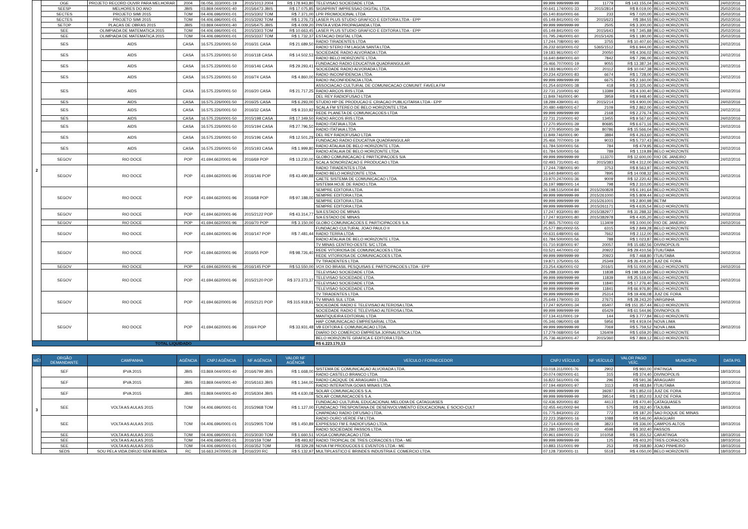| 2 | OGE | PROJETO RECORD OUVIR PARA MELHORAR | 2004 | 06.056.333/0001-19 | 2015/1013 2004 | R$ 178.943,80 | TELEVISAO SOCIEDADE LTDA. | 99.999.999/9999-99 | 11779 | R$ 143.155,04 | BELO HORIZONTE | 24/02/2016 |
| | SEESP | MELHORES DO ANO | JBIS | 03.869.044/0001-40 | 2015/6473 JBIS | R$ 17.075,85 | SIGNPRINT IMPRESSAO DIGITAL LTDA. | 00.641.174/0001-33 | 2015/2814 | R$ 8.019,00 | BELO HORIZONTE | 25/02/2016 |
| | SECTES | PROJETO SIMI 2015 | TOM | 04.406.696/0001-01 | 2015/3302 TOM | R$ 7.371,00 | LPR PROMOCIONAL LTDA | 65.140.816/0001-66 | 233 | R$ 7.020,00 | BELO HORIZONTE | 25/02/2016 |
| | SECTES | PROJETO SIMI 2015 | TOM | 04.406.696/0001-01 | 2015/3292 TOM | R$ 1.276,73 | LASER PLUS STUDIO GRAFICO E EDITORA LTDA - EPP | 65.149.841/0001-00 | 2015/623 | R$ 384,55 | BELO HORIZONTE | 25/02/2016 |
| | SETOP | PLACAS DE OBRAS 2015 | JBIS | 03.869.044/0001-40 | 2015/6475 JBIS | R$ 4.009,20 | PINTA A VIDA PROPAGANDA LTDA. | 99.999.999/9999-99 | 2505 | R$ 3.300,00 | BELO HORIZONTE | 25/02/2016 |
| | SEE | OLIMPIADA DE MATEMATICA 2015 | TOM | 04.406.696/0001-01 | 2015/3303 TOM | R$ 10.663,45 | LASER PLUS STUDIO GRAFICO E EDITORA LTDA - EPP | 65.149.841/0001-00 | 2015/643 | R$ 7.345,88 | BELO HORIZONTE | 25/02/2016 |
| | SEE | OLIMPIADA DE MATEMATICA 2015 | TOM | 04.406.696/0001-01 | 2015/3337 TOM | R$ 1.732,37 | ESTACAO DIGITAL LTDA. | 01.795.246/0001-60 | 2015/1426 | R$ 1.180,00 | BELO HORIZONTE | 25/02/2016 |
| | SES | AIDS | CASA | 16.575.226/0001-50 | 2016/31 CASA | R$ 21.689,50 | RADIO TIRADENTES LTDA | 17.244.708/0001-90 | 3755 | R$ 10.407,60 | BELO HORIZONTE | 24/02/2016 |
| | | | | | | | RADIO STERO FM LAGOA SANTA LTDA. | 26.232.603/0001-02 | 5365/1512 | R$ 6.944,00 | BELO HORIZONTE | |
| | SES | AIDS | CASA | 16.575.226/0001-50 | 2016/118 CASA | R$ 14.502,53 | SOCIEDADE RADIO ALVORADA LTDA. | 19.183.961/0001-07 | 20050 | R$ 4.306,02 | BELO HORIZONTE | 24/02/2016 |
| | | | | | | | RADIO BELO HORIZONTE LTDA. | 16.640.849/0001-60 | 7842 | R$ 7.296,00 | BELO HORIZONTE | |
| | SES | AIDS | CASA | 16.575.226/0001-50 | 2016/146 CASA | R$ 29.293,41 | FUNDACAO RADIO EDUCATIVA QUADRANGULAR | 25.466.707/0001-19 | 9055 | R$ 13.387,34 | BELO HORIZONTE | 24/02/2016 |
| | | | | | | | SOCIEDADE RADIO ALVORADA LTDA. | 19.183.961/0001-07 | 20112 | R$ 10.047,38 | BELO HORIZONTE | |
| | SES | AIDS | CASA | 16.575.226/0001-50 | 2016/74 CASA | R$ 4.860,00 | RADIO INCONFIDENCIA LTDA. | 20.234.423/0001-83 | 6674 | R$ 1.728,00 | BELO HORIZONTE | 24/02/2016 |
| | | | | | | | RADIO INCONFIDENCIA LTDA. | 99.999.999/9999-99 | 6675 | R$ 2.160,00 | BELO HORIZONTE | |
| | SES | AIDS | CASA | 16.575.226/0001-50 | 2016/20 CASA | R$ 21.717,25 | ASSOCIACAO CULTURAL DE COMUNICACAO COMUNIT. FAVELA FM | 01.254.602/0001-38 | 418 | R$ 3.325,00 | BELO HORIZONTE | 24/02/2016 |
| | | | | | | | RADIO ARCOS IRIS LTDA | 22.731.210/0001-92 | 13389 | R$ 4.100,40 | BELO HORIZONTE | |
| | | | | | | | DEL REY RADIOFUSAO LTDA | 11.849.746/0001-90 | 3959 | R$ 9.948,40 | BELO HORIZONTE | |
| | SES | AIDS | CASA | 16.575.226/0001-50 | 2016/25 CASA | R$ 6.293,00 | STUDIO HP DE PRODUCAO E CRIACAO PUBLICITARIA LTDA - EPP | 18.289.439/0001-41 | 2015/214 | R$ 4.900,00 | BELO HORIZONTE | 24/02/2016 |
| | SES | AIDS | CASA | 16.575.226/0001-50 | 2016/32 CASA | R$ 9.310,92 | SCALA FM STEREO DE BELO HORIZONTE LTDA | 20.480.448/0001-67 | 2109 | R$ 2.862,00 | BELO HORIZONTE | 24/02/2016 |
| | | | | | | | REDE PLANETA DE COMUNICACOES LTDA | 99.999.999/9999-99 | 2168 | R$ 2.276,74 | BELO HORIZONTE | |
| | SES | AIDS | CASA | 16.575.226/0001-50 | 2015/198 CASA | R$ 17.349,50 | RADIO ARCOS IRIS LTDA | 22.731.210/0001-92 | 13455 | R$ 9.567,60 | BELO HORIZONTE | 24/02/2016 |
| | SES | AIDS | CASA | 16.575.226/0001-50 | 2015/194 CASA | R$ 27.796,50 | RADIO ITATIAIA LTDA | 17.270.950/0001-39 | 80685 | R$ 6.671,16 | BELO HORIZONTE | 24/02/2016 |
| | | | | | | | RADIO ITATIAIA LTDA | 17.270.950/0001-39 | 80786 | R$ 15.566,04 | BELO HORIZONTE | |
| | SES | AIDS | CASA | 16.575.226/0001-50 | 2015/196 CASA | R$ 12.501,29 | DEL REY RADIOFUSAO LTDA | 11.849.746/0001-90 | 3884 | R$ 4.263,60 | BELO HORIZONTE | 24/02/2016 |
| | | | | | | | FUNDACAO RADIO EDUCATIVA QUADRANGULAR | 25.466.707/0001-19 | 9033 | R$ 5.737,43 | BELO HORIZONTE | |
| | SES | AIDS | CASA | 16.575.226/0001-50 | 2015/193 CASA | R$ 1.999,80 | RADIO ATALAIA DE BELO HORIZONTE LTDA. | 61.784.500/0001-56 | 784 | R$ 479,95 | BELO HORIZONTE | 24/02/2016 |
| | | | | | | | RADIO ATALAIA DE BELO HORIZONTE LTDA. | 61.784.500/0001-56 | 789 | R$ 1.119,89 | BELO HORIZONTE | |
| | SEGOV | RIO DOCE | POP | 41.694.662/0001-96 | 2016/69 POP | R$ 13.230,00 | GLOBO COMUNICACAO E PARTICIPACOES S/A | 99.999.999/9999-99 | 113370 | R$ 12.600,00 | RIO DE JANEIRO | 24/02/2016 |
| | | | | | | | SCALA SONORIZACAO E PRODUCAO LTDA. | 02.493.731/0001-41 | 2015/383 | R$ 4.312,00 | BELO HORIZONTE | |
| | SEGOV | RIO DOCE | POP | 41.694.662/0001-96 | 2016/146 POP | R$ 43.490,88 | RADIO TIRADENTES LTDA | 17.244.708/0001-90 | 3753 | R$ 8.563,97 | BELO HORIZONTE | 24/02/2016 |
| | | | | | | | RADIO BELO HORIZONTE LTDA. | 16.640.849/0001-60 | 7895 | R$ 14.008,32 | BELO HORIZONTE | |
| | | | | | | | CAETE SISTEMA DE COMUNICACAO LTDA. | 23.970.247/0001-36 | 9009 | R$ 12.220,42 | BELO HORIZONTE | |
| | | | | | | | SISTEMA HOJE DE RADIO LTDA. | 26.197.988/0001-14 | 798 | R$ 2.310,00 | BELO HORIZONTE | |
| | SEGOV | RIO DOCE | POP | 41.694.662/0001-96 | 2016/68 POP | R$ 97.188,00 | SEMPRE EDITORA LTDA. | 26.198.515/0004-84 | 2015/260828 | R$ 6.191,64 | BELO HORIZONTE | 24/02/2016 |
| | | | | | | | SEMPRE EDITORA LTDA. | 99.999.999/9999-99 | 2015/261000 | R$ 5.809,44 | BELO HORIZONTE | |
| | | | | | | | SEMPRE EDITORA LTDA. | 99.999.999/9999-99 | 2015/261001 | R$ 2.800,98 | BETIM | |
| | | | | | | | SEMPRE EDITORA LTDA | 99.999.999/9999-99 | 2015/261171 | R$ 4.635,54 | BELO HORIZONTE | |
| | SEGOV | RIO DOCE | POP | 41.694.662/0001-96 | 2015/2122 POP | R$ 43.314,77 | S/A ESTADO DE MINAS | 17.247.933/0001-80 | 2015/382977 | R$ 31.288,32 | BELO HORIZONTE | 24/02/2016 |
| | | | | | | | S/A ESTADO DE MINAS | 17.247.933/0001-80 | 2015/382978 | R$ 4.435,20 | BELO HORIZONTE | |
| | SEGOV | RIO DOCE | POP | 41.694.662/0001-96 | 2016/70 POP | R$ 3.150,00 | GLOBO COMUNICACOES E PARTICIPACOES S.A. | 27.865.757/0001-02 | 113409 | R$ 3.000,00 | RIO DE JANEIRO | 24/02/2016 |
| | SEGOV | RIO DOCE | POP | 41.694.662/0001-96 | 2016/147 POP | R$ 7.481,44 | FUNDACAO CULTURAL JOAO PAULO II | 25.577.891/0002-55 | 6315 | R$ 2.849,28 | BELO HORIZONTE | 24/02/2016 |
| | | | | | | | RADIO TERRA LTDA | 00.631.648/0001-66 | 7662 | R$ 2.112,00 | BELO HORIZONTE | |
| | | | | | | | RADIO ATALAIA DE BELO HORIZONTE LTDA. | 61.784.500/0001-56 | 788 | R$ 1.023,87 | BELO HORIZONTE | |
| | SEGOV | RIO DOCE | POP | 41.694.662/0001-96 | 2016/55 POP | R$ 98.726,40 | TV MINAS CENTRO-OESTE S/C LTDA. | 01.710.918/0001-97 | 20057 | R$ 15.682,56 | DIVINOPOLIS | 24/02/2016 |
| | | | | | | | REDE VITORIOSA DE COMUNICACOES LTDA. | 03.521.447/0001-02 | 20922 | R$ 29.410,56 | ITUIUTABA | |
| | | | | | | | REDE VITORIOSA DE COMUNICACOES LTDA. | 99.999.999/9999-99 | 20923 | R$ 7.468,80 | ITUIUTABA | |
| | | | | | | | TV TIRADENTES LTDA. | 19.871.375/0001-55 | 25349 | R$ 26.419,20 | JUIZ DE FORA | |
| | SEGOV | RIO DOCE | POP | 41.694.662/0001-96 | 2016/145 POP | R$ 53.550,00 | VOX DO BRASIL PESQUISAS E PARTICIPACOES LTDA - EPP | 23.254.436/0001-02 | 2016/1 | R$ 51.000,00 | BELO HORIZONTE | 24/02/2016 |
| | SEGOV | RIO DOCE | POP | 41.694.662/0001-96 | 2015/2120 POP | R$ 373.373,37 | TELEVISAO SOCIEDADE LTDA. | 25.288.333/0001-99 | 11838 | R$ 198.165,60 | BELO HORIZONTE | 24/02/2016 |
| | | | | | | | TELEVISAO SOCIEDADE LTDA. | 99.999.999/9999-99 | 11839 | R$ 25.518,00 | BELO HORIZONTE | |
| | | | | | | | TELEVISAO SOCIEDADE LTDA. | 99.999.999/9999-99 | 11840 | R$ 17.276,40 | BELO HORIZONTE | |
| | | | | | | | TELEVISAO SOCIEDADE LTDA. | 99.999.999/9999-99 | 11841 | R$ 66.976,80 | BELO HORIZONTE | |
| | SEGOV | RIO DOCE | POP | 41.694.662/0001-96 | 2015/2121 POP | R$ 315.918,91 | TV TIRADENTES LTDA. | 99.999.999/9999-99 | 25314 | R$ 19.406,08 | JUIZ DE FORA | 24/02/2016 |
| | | | | | | | TV MINAS SUL LTDA | 25.649.179/0001-33 | 27671 | R$ 28.243,20 | VARGINHA | |
| | | | | | | | SOCIEDADE RADIO E TELEVISAO ALTEROSA LTDA. | 17.247.925/0001-34 | 65407 | R$ 151.357,44 | BELO HORIZONTE | |
| | | | | | | | SOCIEDADE RADIO E TELEVISAO ALTEROSA LTDA. | 99.999.999/9999-99 | 65429 | R$ 61.544,96 | DIVINOPOLIS | |
| | SEGOV | RIO DOCE | POP | 41.694.662/0001-96 | 2016/4 POP | R$ 33.931,48 | MANTIQUEIRA EDITORIAL LTDA | 07.134.411/0001-19 | 144 | R$ 3.777,84 | BELO HORIZONTE | 29/02/2016 |
| | | | | | | | HAP COMUNICACAO EMPRESARIAL LTDA. | 05.346.096/0001-68 | 5956 | R$ 4.919,04 | NOVA LIMA | |
| | | | | | | | VB EDITORA E COMUNICACAO LTDA. | 99.999.999/9999-99 | 7069 | R$ 5.759,52 | NOVA LIMA | |
| | | | | | | | DIARIO DO COMERCIO EMPRESA JORNALISTICA LTDA. | 17.279.068/0001-54 | 126409 | R$ 5.659,20 | BELO HORIZONTE | |
| | | | | | | | BELO HORIZONTE GRAFICA E EDITORA LTDA. | 25.736.463/0001-47 | 2015/360 | R$ 7.869,12 | BELO HORIZONTE | |
| TOTAL LIQUIDADO | | | | | | | R$ 6.223.170,13 | | | | | |
| MÊS | ORGÃO DEMANDANTE | CAMPANHA | AGÊNCIA | CNPJ AGÊNCIA | NF AGÊNCIA | VALOR NF AGÊNCIA | VEÍCULO / FORNECEDOR | CNPJ VEÍCULO | NF VEÍCULO | VALOR PAGO VEÍC. | MUNICÍPIO | DATA PG. |
| --- | --- | --- | --- | --- | --- | --- | --- | --- | --- | --- | --- | --- |
| 3 | SEF | IPVA 2015 | JBIS | 03.869.044/0001-40 | 2016/6799 JBIS | R$ 1.668,00 | SISTEMA DE COMUNICACAO ALVORADA LTDA. | 03.018.311/0001-76 | 2902 | R$ 960,00 | IPATINGA | 18/03/2016 |
| | | | | | | | RADIO CASTELO BRANCO LTDA. | 20.074.092/0001-61 | 315 | R$ 374,40 | DIVINOPOLIS | |
| | SEF | IPVA 2015 | JBIS | 03.869.044/0001-40 | 2015/6163 JBIS | R$ 1.344,00 | RADIO CACIQUE DE ARAGUARI LTDA. | 16.822.561/0001-06 | 296 | R$ 591,36 | ARAGUARI | 18/03/2016 |
| | | | | | | | RADIO INTERATIVA GOIAS MINAS LTDA. | 07.194.493/0001-97 | 3113 | R$ 483,84 | ITUIUTABA | |
| | SEF | IPVA 2015 | JBIS | 03.869.044/0001-40 | 2015/6304 JBIS | R$ 4.630,08 | SOLAR COMUNICACOES S.A. | 99.999.999/9999-99 | 39287 | R$ 1.852,03 | JUIZ DE FORA | 18/03/2016 |
| | | | | | | | SOLAR COMUNICACOES S.A. | 99.999.999/9999-99 | 39514 | R$ 1.852,03 | JUIZ DE FORA | |
| | SEE | VOLTA AS AULAS 2015 | TOM | 04.406.696/0001-01 | 2015/2968 TOM | R$ 1.127,00 | FUNDACAO CULTURAL EDUCACIONAL MELODIA DE CATAGUASES | 02.436.920/0001-82 | 4413 | R$ 470,40 | CATAGUASES | 18/03/2016 |
| | | | | | | | FUNDACAO TRESPONTANA DE DESENVOLVIMENTO EDUCACIONAL E SOCIO-CULT | 02.455.441/0002-94 | 575 | R$ 262,40 | ITAJUBA | |
| | | | | | | | CHAPADAO RADIO DIFUSAO LTDA. | 01.775.843/0001-22 | 772 | R$ 187,20 | SAO ROQUE DE MINAS | |
| | SEE | VOLTA AS AULAS 2015 | TOM | 04.406.696/0001-01 | 2015/2905 TOM | R$ 1.450,89 | RADIO OURO VERDE FM LTDA. | 22.223.358/0001-16 | 1088 | R$ 546,00 | ARAGUARI | 18/03/2016 |
| | | | | | | | EXPRESSO FM E RADIOFUSAO LTDA. | 22.714.430/0001-08 | 3823 | R$ 336,00 | CAMPOS ALTOS | |
| | | | | | | | RADIO SOCIEDADE PASSOS LTDA. | 23.280.159/0001-02 | 4598 | R$ 302,40 | PASSOS | |
| | SEE | VOLTA AS AULAS 2015 | TOM | 04.406.696/0001-01 | 2015/3030 TOM | R$ 1.660,51 | VOGA COMUNICACAO LTDA. | 00.961.694/0001-23 | 101058 | R$ 1.355,52 | CARATINGA | 18/03/2016 |
| | SEE | VOLTA AS AULAS 2015 | TOM | 04.406.696/0001-01 | 2016/159 TOM | R$ 493,92 | RADIO TROPICAL DE TRES CORACOES LTDA - ME | 99.999.999/9999-99 | 125 | R$ 403,20 | TRES CORACOES | 18/03/2016 |
| | SEE | VOLTA AS AULAS 2015 | TOM | 04.406.696/0001-01 | 2016/352 TOM | R$ 329,28 | NOVA FM PRODUCOES E EVENTOS LTDA - ME | 10.883.151/0001-99 | 253 | R$ 268,80 | JOAO PINHEIRO | 18/03/2016 |
| | SEDS | SOU PELA VIDA.DIRIJO SEM BEBIDA | RC | 16.663.247/0001-28 | 2016/220 RC | R$ 5.132,97 | MULTIPLASTICO E BRINDES INDUSTRIA E COMERCIO LTDA. | 07.128.730/0001-11 | 5518 | R$ 4.050,00 | BELO HORIZONTE | 18/03/2016 |